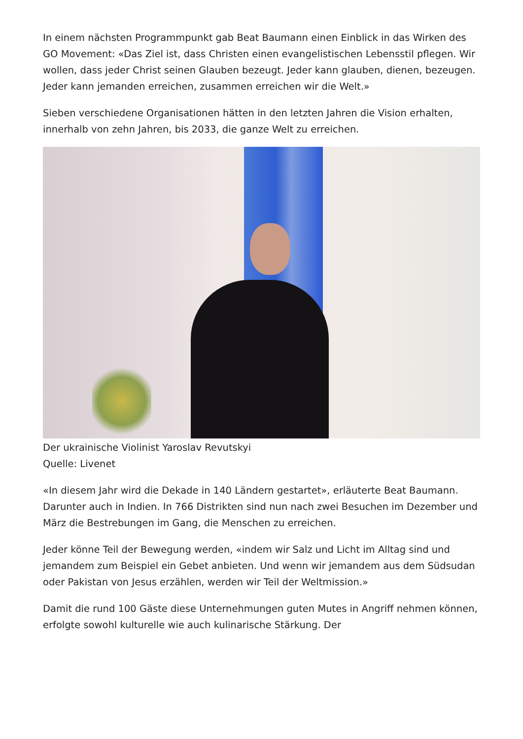In einem nächsten Programmpunkt gab Beat Baumann einen Einblick in das Wirken des GO Movement: «Das Ziel ist, dass Christen einen evangelistischen Lebensstil pflegen. Wir wollen, dass jeder Christ seinen Glauben bezeugt. Jeder kann glauben, dienen, bezeugen. Jeder kann jemanden erreichen, zusammen erreichen wir die Welt.»
Sieben verschiedene Organisationen hätten in den letzten Jahren die Vision erhalten, innerhalb von zehn Jahren, bis 2033, die ganze Welt zu erreichen.
Der ukrainische Violinist Yaroslav Revutskyi
Quelle: Livenet
«In diesem Jahr wird die Dekade in 140 Ländern gestartet», erläuterte Beat Baumann. Darunter auch in Indien. In 766 Distrikten sind nun nach zwei Besuchen im Dezember und März die Bestrebungen im Gang, die Menschen zu erreichen.
Jeder könne Teil der Bewegung werden, «indem wir Salz und Licht im Alltag sind und jemandem zum Beispiel ein Gebet anbieten. Und wenn wir jemandem aus dem Südsudan oder Pakistan von Jesus erzählen, werden wir Teil der Weltmission.»
Damit die rund 100 Gäste diese Unternehmungen guten Mutes in Angriff nehmen können, erfolgte sowohl kulturelle wie auch kulinarische Stärkung. Der